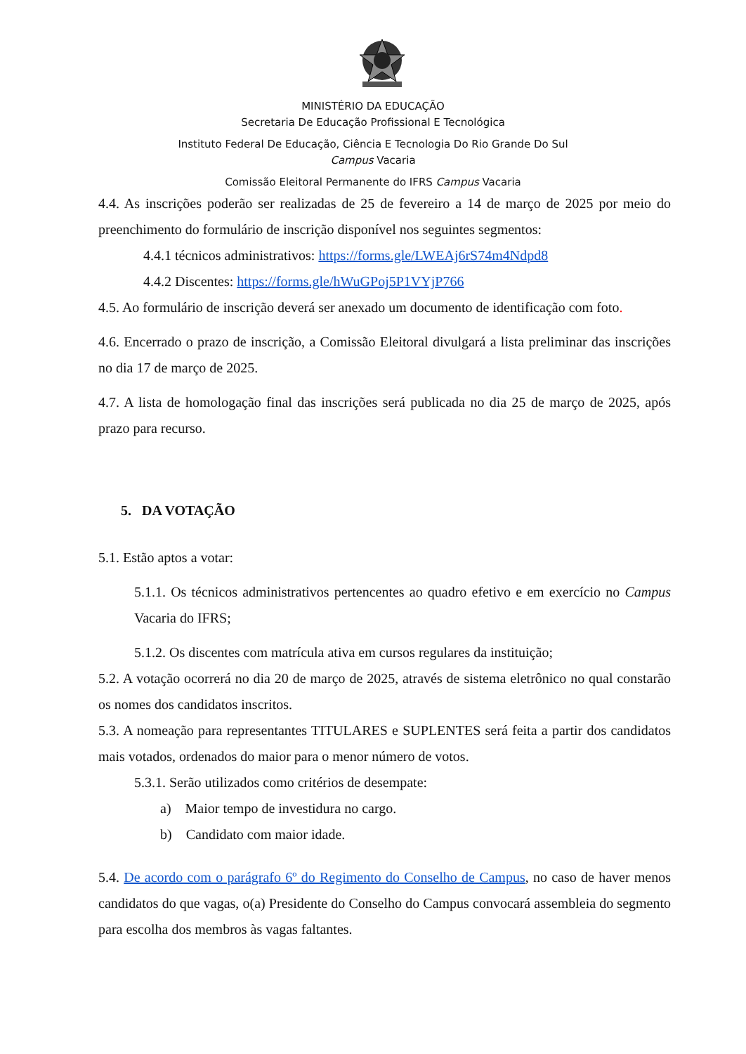MINISTÉRIO DA EDUCAÇÃO
Secretaria De Educação Profissional E Tecnológica
Instituto Federal De Educação, Ciência E Tecnologia Do Rio Grande Do Sul
Campus Vacaria
Comissão Eleitoral Permanente do IFRS Campus Vacaria
4.4. As inscrições poderão ser realizadas de 25 de fevereiro a 14 de março de 2025 por meio do preenchimento do formulário de inscrição disponível nos seguintes segmentos:
4.4.1 técnicos administrativos: https://forms.gle/LWEAj6rS74m4Ndpd8
4.4.2 Discentes: https://forms.gle/hWuGPoj5P1VYjP766
4.5. Ao formulário de inscrição deverá ser anexado um documento de identificação com foto.
4.6. Encerrado o prazo de inscrição, a Comissão Eleitoral divulgará a lista preliminar das inscrições no dia 17 de março de 2025.
4.7. A lista de homologação final das inscrições será publicada no dia 25 de março de 2025, após prazo para recurso.
5. DA VOTAÇÃO
5.1. Estão aptos a votar:
5.1.1. Os técnicos administrativos pertencentes ao quadro efetivo e em exercício no Campus Vacaria do IFRS;
5.1.2. Os discentes com matrícula ativa em cursos regulares da instituição;
5.2. A votação ocorrerá no dia 20 de março de 2025, através de sistema eletrônico no qual constarão os nomes dos candidatos inscritos.
5.3. A nomeação para representantes TITULARES e SUPLENTES será feita a partir dos candidatos mais votados, ordenados do maior para o menor número de votos.
5.3.1. Serão utilizados como critérios de desempate:
a) Maior tempo de investidura no cargo.
b) Candidato com maior idade.
5.4. De acordo com o parágrafo 6º do Regimento do Conselho de Campus, no caso de haver menos candidatos do que vagas, o(a) Presidente do Conselho do Campus convocará assembleia do segmento para escolha dos membros às vagas faltantes.